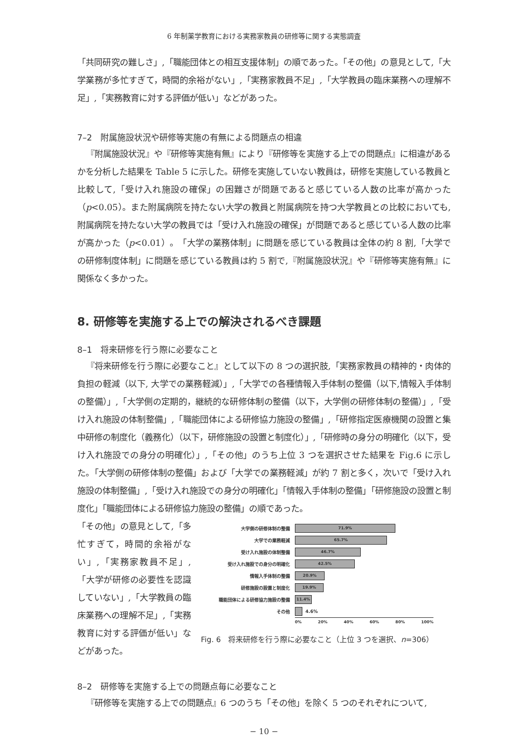6 年制薬学教育における実務家教員の研修等に関する実態調査
「共同研究の難しさ」,「職能団体との相互支援体制」の順であった。「その他」の意見として,「大学業務が多忙すぎて，時間的余裕がない」,「実務家教員不足」,「大学教員の臨床業務への理解不足」,「実務教育に対する評価が低い」などがあった。
7–2　附属施設状況や研修等実施の有無による問題点の相違
『附属施設状況』や『研修等実施有無』により『研修等を実施する上での問題点』に相違があるかを分析した結果を Table 5 に示した。研修を実施していない教員は，研修を実施している教員と比較して,「受け入れ施設の確保」の困難さが問題であると感じている人数の比率が高かった（p<0.05）。また附属病院を持たない大学の教員と附属病院を持つ大学教員との比較においても, 附属病院を持たない大学の教員では「受け入れ施設の確保」が問題であると感じている人数の比率が高かった（p<0.01）。「大学の業務体制」に問題を感じている教員は全体の約 8 割,「大学での研修制度体制」に問題を感じている教員は約 5 割で,『附属施設状況』や『研修等実施有無』に関係なく多かった。
8. 研修等を実施する上での解決されるべき課題
8–1　将来研修を行う際に必要なこと
『将来研修を行う際に必要なこと』として以下の 8 つの選択肢,「実務家教員の精神的・肉体的負担の軽減（以下, 大学での業務軽減）」,「大学での各種情報入手体制の整備（以下,情報入手体制の整備）」,「大学側の定期的，継続的な研修体制の整備（以下，大学側の研修体制の整備）」,「受け入れ施設の体制整備」,「職能団体による研修協力施設の整備」,「研修指定医療機関の設置と集中研修の制度化（義務化）（以下，研修施設の設置と制度化）」,「研修時の身分の明確化（以下，受け入れ施設での身分の明確化）」,「その他」のうち上位 3 つを選択させた結果を Fig.6 に示した。「大学側の研修体制の整備」および「大学での業務軽減」が約 7 割と多く，次いで「受け入れ施設の体制整備」,「受け入れ施設での身分の明確化」「情報入手体制の整備」「研修施設の設置と制度化」「職能団体による研修協力施設の整備」の順であった。
「その他」の意見として,「多忙すぎて，時間的余裕がない」,「実務家教員不足」,「大学が研修の必要性を認識していない」,「大学教員の臨床業務への理解不足」,「実務教育に対する評価が低い」などがあった。
大学側の研修体制の整備
71.9%
大学での業務軽減
65.7%
受け入れ施設の体制整備
46.7%
受け入れ施設での身分の明確化
42.5%
情報入手体制の整備
20.9%
研修施設の設置と制度化
19.9%
職能団体による研修協力施設の整備
11.4%
その他
4.6%
0% 20% 40% 60% 80% 100%
Fig. 6　将来研修を行う際に必要なこと（上位 3 つを選択、n=306）
8–2　研修等を実施する上での問題点毎に必要なこと
『研修等を実施する上での問題点』6 つのうち「その他」を除く 5 つのそれぞれについて,
− 10 −